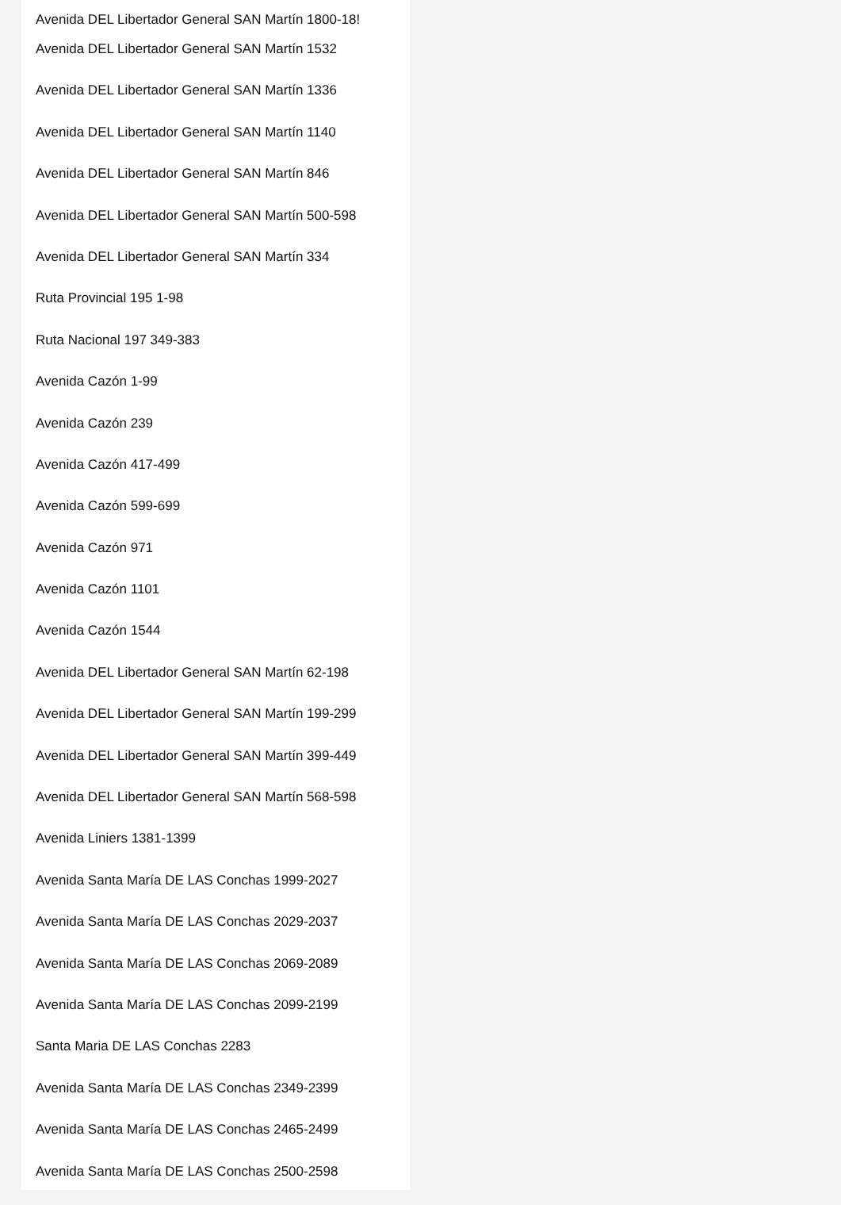Avenida DEL Libertador General SAN Martín 1800-18!
Avenida DEL Libertador General SAN Martín 1532
Avenida DEL Libertador General SAN Martín 1336
Avenida DEL Libertador General SAN Martín 1140
Avenida DEL Libertador General SAN Martín 846
Avenida DEL Libertador General SAN Martín 500-598
Avenida DEL Libertador General SAN Martín 334
Ruta Provincial 195 1-98
Ruta Nacional 197 349-383
Avenida Cazón 1-99
Avenida Cazón 239
Avenida Cazón 417-499
Avenida Cazón 599-699
Avenida Cazón 971
Avenida Cazón 1101
Avenida Cazón 1544
Avenida DEL Libertador General SAN Martín 62-198
Avenida DEL Libertador General SAN Martín 199-299
Avenida DEL Libertador General SAN Martín 399-449
Avenida DEL Libertador General SAN Martín 568-598
Avenida Liniers 1381-1399
Avenida Santa María DE LAS Conchas 1999-2027
Avenida Santa María DE LAS Conchas 2029-2037
Avenida Santa María DE LAS Conchas 2069-2089
Avenida Santa María DE LAS Conchas 2099-2199
Santa Maria DE LAS Conchas 2283
Avenida Santa María DE LAS Conchas 2349-2399
Avenida Santa María DE LAS Conchas 2465-2499
Avenida Santa María DE LAS Conchas 2500-2598